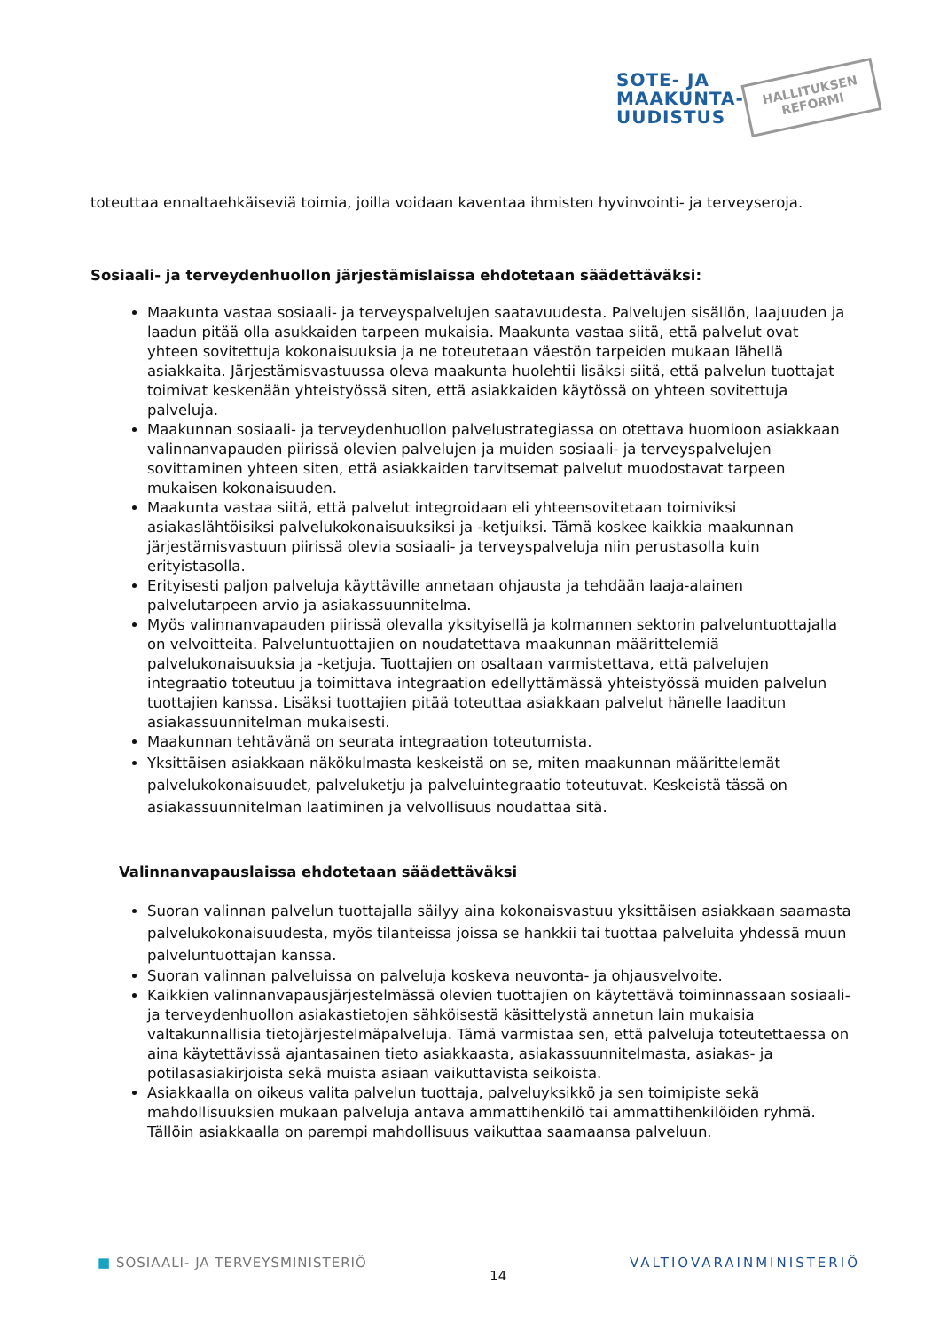SOTE- JA
MAAKUNTA-
UUDISTUS
HALLITUKSEN
REFORMI
toteuttaa ennaltaehkäiseviä toimia, joilla voidaan kaventaa ihmisten hyvinvointi- ja terveyseroja.
Sosiaali- ja terveydenhuollon järjestämislaissa ehdotetaan säädettäväksi:
Maakunta vastaa sosiaali- ja terveyspalvelujen saatavuudesta. Palvelujen sisällön, laajuuden ja laadun pitää olla asukkaiden tarpeen mukaisia. Maakunta vastaa siitä, että palvelut ovat yhteen sovitettuja kokonaisuuksia ja ne toteutetaan väestön tarpeiden mukaan lähellä asiakkaita. Järjestämisvastuussa oleva maakunta huolehtii lisäksi siitä, että palvelun tuottajat toimivat keskenään yhteistyössä siten, että asiakkaiden käytössä on yhteen sovitettuja palveluja.
Maakunnan sosiaali- ja terveydenhuollon palvelustrategiassa on otettava huomioon asiakkaan valinnanvapauden piirissä olevien palvelujen ja muiden sosiaali- ja terveyspalvelujen sovittaminen yhteen siten, että asiakkaiden tarvitsemat palvelut muodostavat tarpeen mukaisen kokonaisuuden.
Maakunta vastaa siitä, että palvelut integroidaan eli yhteensovitetaan toimiviksi asiakaslähtöisiksi palvelukokonaisuuksiksi ja -ketjuiksi. Tämä koskee kaikkia maakunnan järjestämisvastuun piirissä olevia sosiaali- ja terveyspalveluja niin perustasolla kuin erityistasolla.
Erityisesti paljon palveluja käyttäville annetaan ohjausta ja tehdään laaja-alainen palvelutarpeen arvio ja asiakassuunnitelma.
Myös valinnanvapauden piirissä olevalla yksityisellä ja kolmannen sektorin palveluntuottajalla on velvoitteita. Palveluntuottajien on noudatettava maakunnan määrittelemiä palvelukonaisuuksia ja -ketjuja. Tuottajien on osaltaan varmistettava, että palvelujen integraatio toteutuu ja toimittava integraation edellyttämässä yhteistyössä muiden palvelun tuottajien kanssa. Lisäksi tuottajien pitää toteuttaa asiakkaan palvelut hänelle laaditun asiakassuunnitelman mukaisesti.
Maakunnan tehtävänä on seurata integraation toteutumista.
Yksittäisen asiakkaan näkökulmasta keskeistä on se, miten maakunnan määrittelemät palvelukokonaisuudet, palveluketju ja palveluintegraatio toteutuvat. Keskeistä tässä on asiakassuunnitelman laatiminen ja velvollisuus noudattaa sitä.
Valinnanvapauslaissa ehdotetaan säädettäväksi
Suoran valinnan palvelun tuottajalla säilyy aina kokonaisvastuu yksittäisen asiakkaan saamasta palvelukokonaisuudesta, myös tilanteissa joissa se hankkii tai tuottaa palveluita yhdessä muun palveluntuottajan kanssa.
Suoran valinnan palveluissa on palveluja koskeva neuvonta- ja ohjausvelvoite.
Kaikkien valinnanvapausjärjestelmässä olevien tuottajien on käytettävä toiminnassaan sosiaali- ja terveydenhuollon asiakastietojen sähköisestä käsittelystä annetun lain mukaisia valtakunnallisia tietojärjestelmäpalveluja. Tämä varmistaa sen, että palveluja toteutettaessa on aina käytettävissä ajantasainen tieto asiakkaasta, asiakassuunnitelmasta, asiakas- ja potilasasiakirjoista sekä muista asiaan vaikuttavista seikoista.
Asiakkaalla on oikeus valita palvelun tuottaja, palveluyksikkö ja sen toimipiste sekä mahdollisuuksien mukaan palveluja antava ammattihenkilö tai ammattihenkilöiden ryhmä. Tällöin asiakkaalla on parempi mahdollisuus vaikuttaa saamaansa palveluun.
■ SOSIAALI- JA TERVEYSMINISTERIÖ 14 VALTIOVARAINMINISTERIÖ